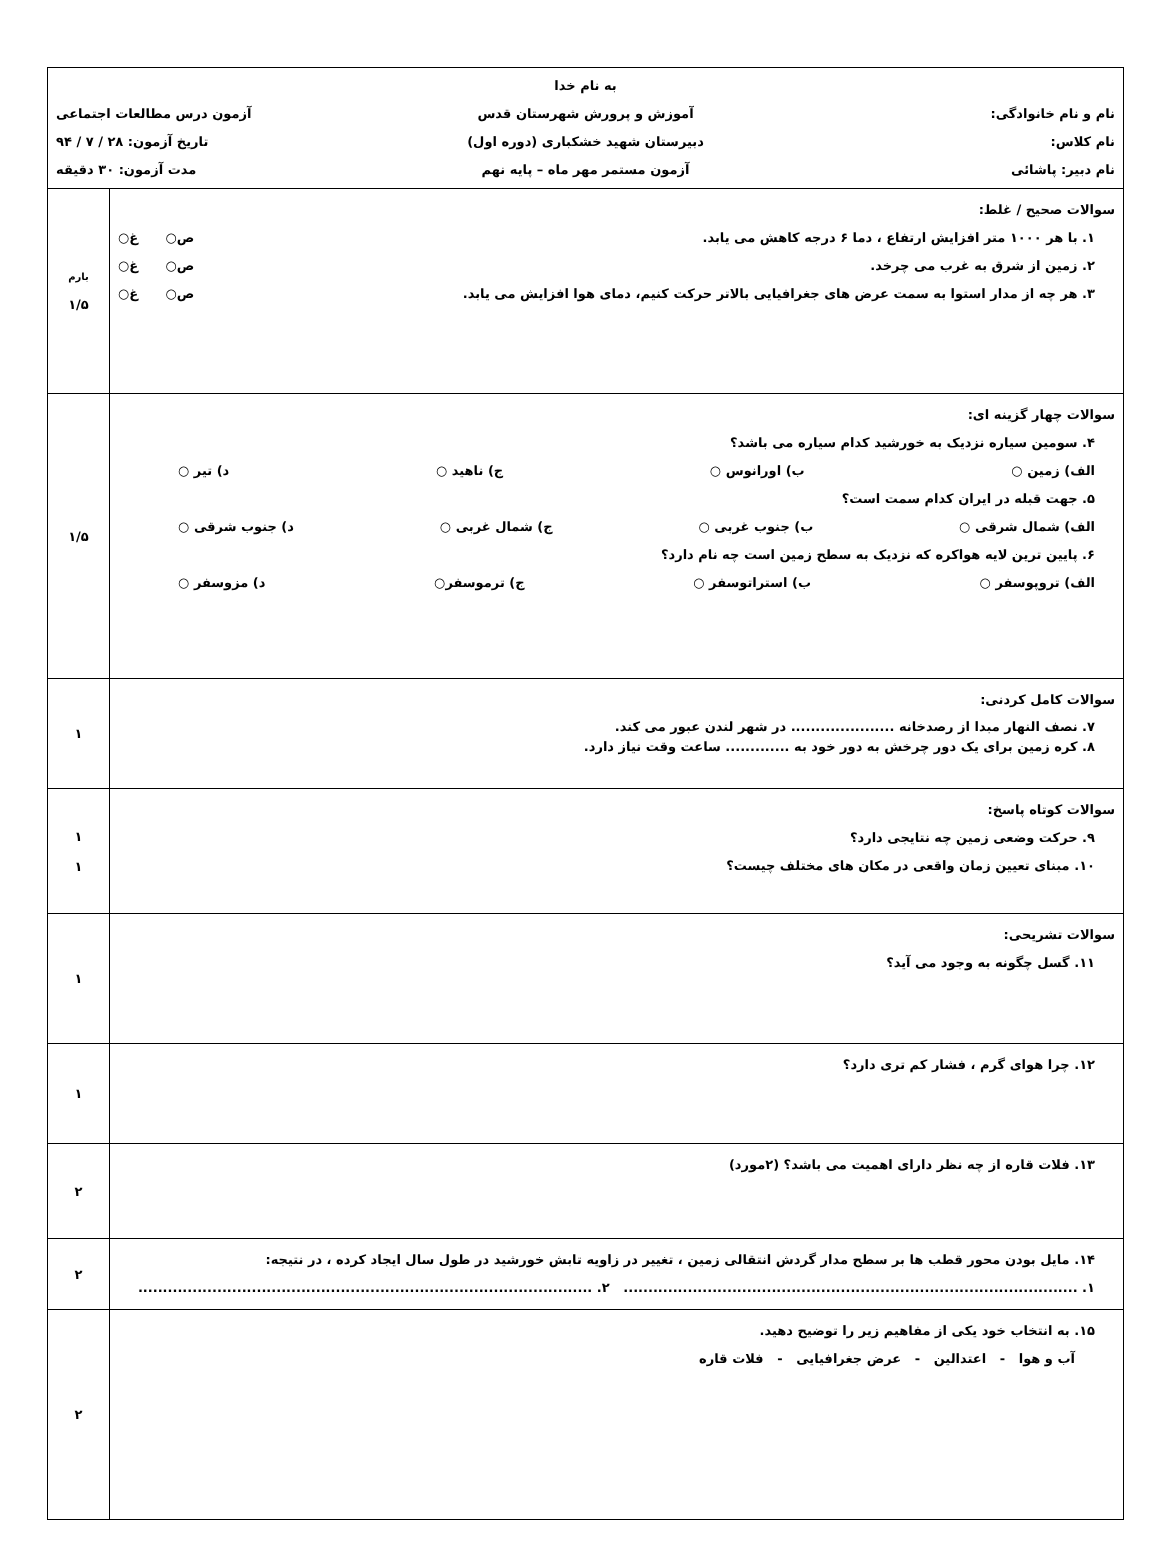| به نام خدا نام و نام خانوادگی: آموزش و پرورش شهرستان قدس آزمون درس مطالعات اجتماعی نام کلاس: دبیرستان شهید خشکباری (دوره اول) تاریخ آزمون: ۲۸ / ۷ / ۹۴ نام دبیر: پاشائی آزمون مستمر مهر ماه – پایه نهم مدت آزمون: ۳۰ دقیقه | |
| سوالات صحیح / غلط: ۱. با هر ۱۰۰۰ متر افزایش ارتفاع ، دما ۶ درجه کاهش می یابد. ص○ غ○ ۲. زمین از شرق به غرب می چرخد. ص○ غ○ ۳. هر چه از مدار استوا به سمت عرض های جغرافیایی بالاتر حرکت کنیم، دمای هوا افزایش می یابد. ص○ غ○ | بارم ۱/۵ |
| سوالات چهار گزینه ای: ۴. سومین سیاره نزدیک به خورشید کدام سیاره می باشد؟ الف) زمین ○ ب) اورانوس ○ ج) ناهید ○ د) تیر ○ ۵. جهت قبله در ایران کدام سمت است؟ الف) شمال شرقی ○ ب) جنوب غربی ○ ج) شمال غربی ○ د) جنوب شرقی ○ ۶. پایین ترین لایه هواکره که نزدیک به سطح زمین است چه نام دارد؟ الف) تروپوسفر ○ ب) استراتوسفر ○ ج) ترموسفر○ د) مزوسفر ○ | ۱/۵ |
| سوالات کامل کردنی: ۷. نصف النهار مبدا از رصدخانه ..................... در شهر لندن عبور می کند. ۸. کره زمین برای یک دور چرخش به دور خود به ............. ساعت وقت نیاز دارد. | ۱ |
| سوالات کوتاه پاسخ: ۹. حرکت وضعی زمین چه نتایجی دارد؟ ۱۰. مبنای تعیین زمان واقعی در مکان های مختلف چیست؟ | ۱ ۱ |
| سوالات تشریحی: ۱۱. گسل چگونه به وجود می آید؟ | ۱ |
| ۱۲. چرا هوای گرم ، فشار کم تری دارد؟ | ۱ |
| ۱۳. فلات قاره از چه نظر دارای اهمیت می باشد؟ (۲مورد) | ۲ |
| ۱۴. مایل بودن محور قطب ها بر سطح مدار گردش انتقالی زمین ، تغییر در زاویه تابش خورشید در طول سال ایجاد کرده ، در نتیجه: ۱. ............................................................................................ ۲. ............................................................................................ | ۲ |
| ۱۵. به انتخاب خود یکی از مفاهیم زیر را توضیح دهید. آب و هوا - اعتدالین - عرض جغرافیایی - فلات قاره | ۲ |